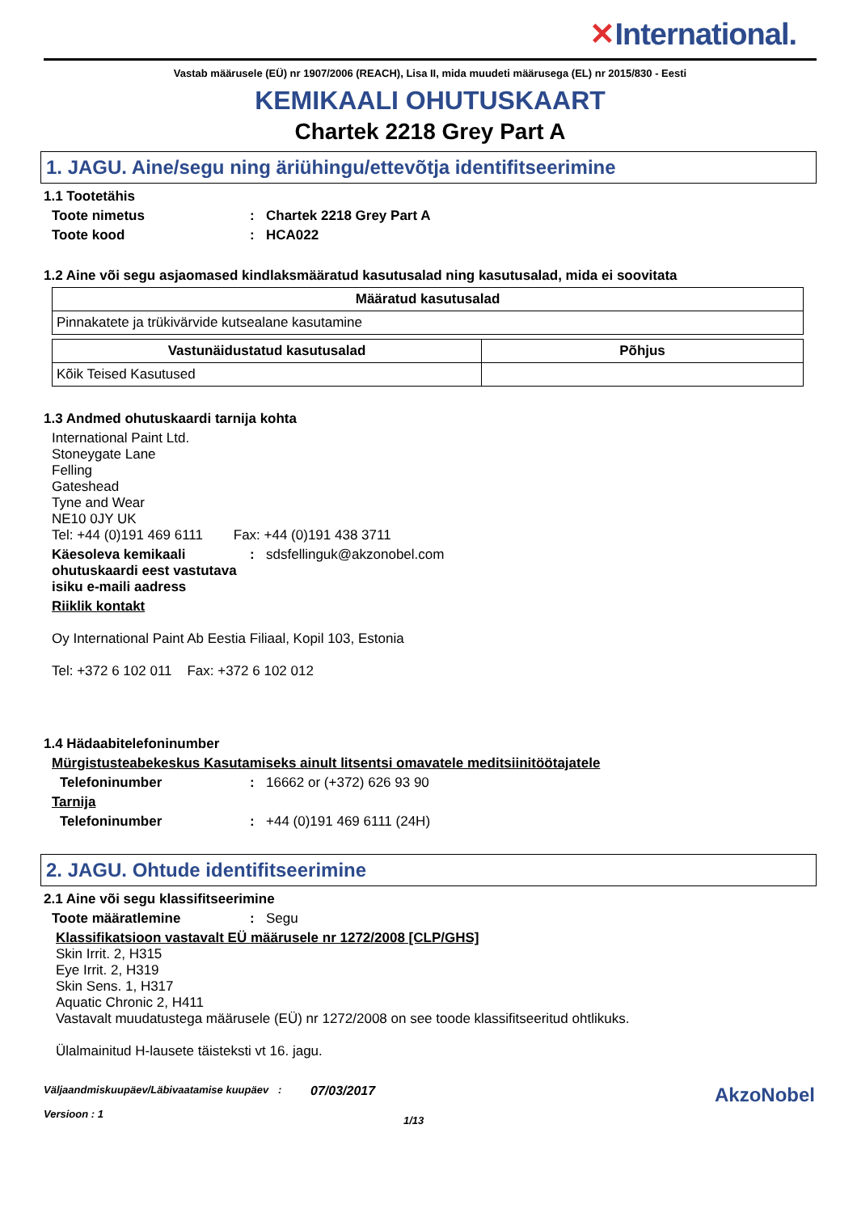✕International.
Vastab määrusele (EÜ) nr 1907/2006 (REACH), Lisa II, mida muudeti määrusega (EL) nr 2015/830 - Eesti
KEMIKAALI OHUTUSKAART
Chartek 2218 Grey Part A
1. JAGU. Aine/segu ning äriühingu/ettevõtja identifitseerimine
1.1 Tootetähis
Toote nimetus : Chartek 2218 Grey Part A
Toote kood : HCA022
1.2 Aine või segu asjaomased kindlaksmääratud kasutusalad ning kasutusalad, mida ei soovitata
| Määratud kasutusalad |
| --- |
| Pinnakatete ja trükivärvide kutsealane kasutamine |
| Vastunäidustatud kasutusalad | Põhjus |
| --- | --- |
| Kõik Teised Kasutused | |
1.3 Andmed ohutuskaardi tarnija kohta
International Paint Ltd.
Stoneygate Lane
Felling
Gateshead
Tyne and Wear
NE10 0JY UK
Tel: +44 (0)191 469 6111 Fax: +44 (0)191 438 3711
Käesoleva kemikaali ohutuskaardi eest vastutava isiku e-maili aadress
:
sdsfellinguk@akzonobel.com
Riiklik kontakt
Oy International Paint Ab Eestia Filiaal, Kopil 103, Estonia
Tel: +372 6 102 011 Fax: +372 6 102 012
1.4 Hädaabitelefoninumber
Mürgistusteabekeskus Kasutamiseks ainult litsentsi omavatele meditsiinitöötajatele
Telefoninumber :
16662 or (+372) 626 93 90
Tarnija
Telefoninumber :
+44 (0)191 469 6111 (24H)
2. JAGU. Ohtude identifitseerimine
2.1 Aine või segu klassifitseerimine
Toote määratlemine :
Segu
Klassifikatsioon vastavalt EÜ määrusele nr 1272/2008 [CLP/GHS]
Skin Irrit. 2, H315
Eye Irrit. 2, H319
Skin Sens. 1, H317
Aquatic Chronic 2, H411
Vastavalt muudatustega määrusele (EÜ) nr 1272/2008 on see toode klassifitseeritud ohtlikuks.
Ülalmainitud H-lausete täisteksti vt 16. jagu.
Väljaandmiskuupäev/Läbivaatamise kuupäev
Versioon : 1
:
07/03/2017
1/13
AkzoNobel